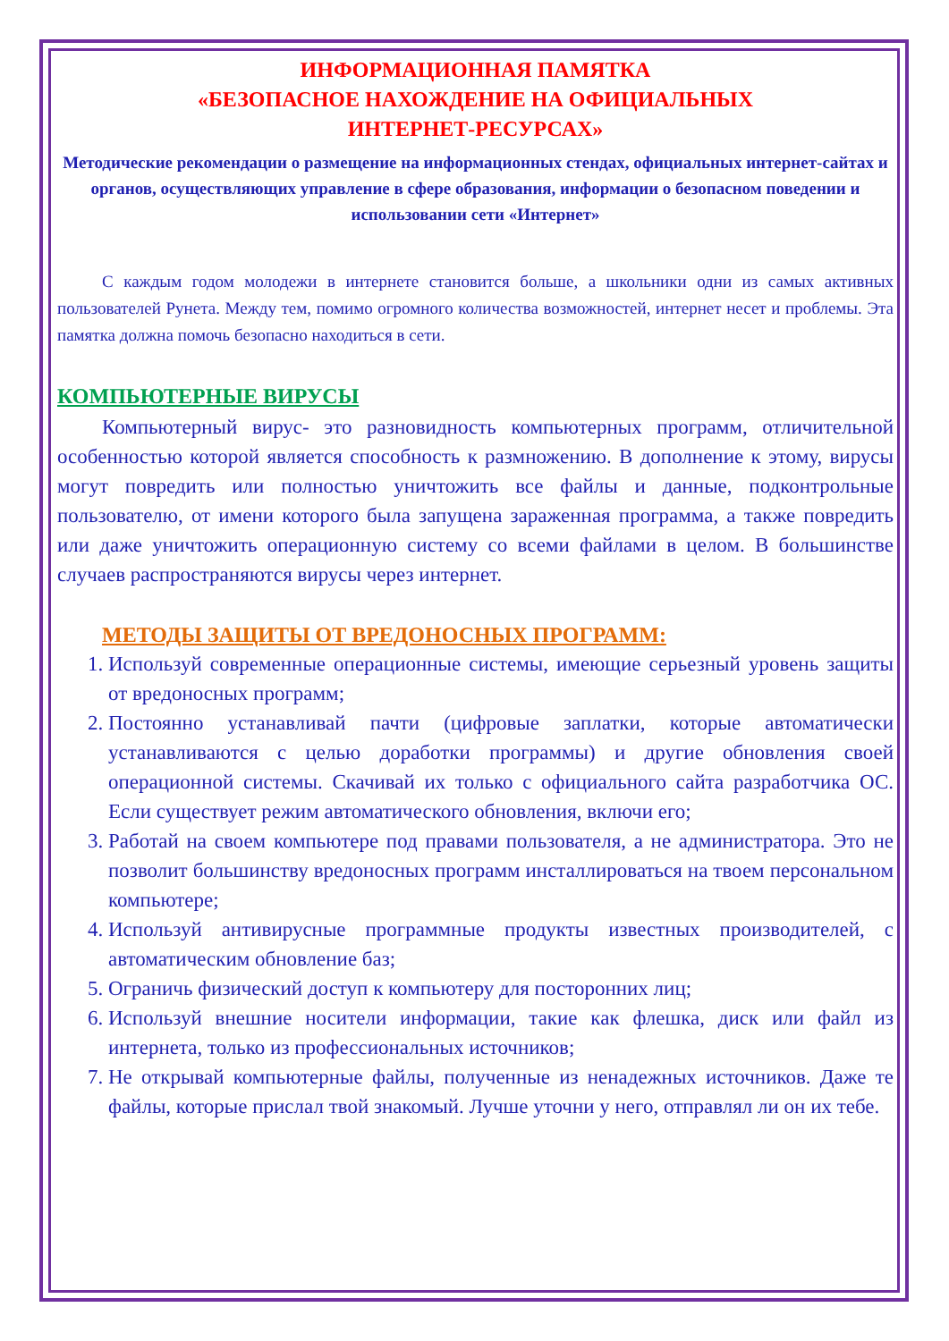ИНФОРМАЦИОННАЯ ПАМЯТКА
«БЕЗОПАСНОЕ НАХОЖДЕНИЕ НА ОФИЦИАЛЬНЫХ
ИНТЕРНЕТ-РЕСУРСАХ»
Методические рекомендации о размещение на информационных стендах, официальных интернет-сайтах и органов, осуществляющих управление в сфере образования, информации о безопасном поведении и использовании сети «Интернет»
С каждым годом молодежи в интернете становится больше, а школьники одни из самых активных пользователей Рунета. Между тем, помимо огромного количества возможностей, интернет несет и проблемы. Эта памятка должна помочь безопасно находиться в сети.
КОМПЬЮТЕРНЫЕ ВИРУСЫ
Компьютерный вирус- это разновидность компьютерных программ, отличительной особенностью которой является способность к размножению. В дополнение к этому, вирусы могут повредить или полностью уничтожить все файлы и данные, подконтрольные пользователю, от имени которого была запущена зараженная программа, а также повредить или даже уничтожить операционную систему со всеми файлами в целом. В большинстве случаев распространяются вирусы через интернет.
МЕТОДЫ ЗАЩИТЫ ОТ ВРЕДОНОСНЫХ ПРОГРАММ:
1. Используй современные операционные системы, имеющие серьезный уровень защиты от вредоносных программ;
2. Постоянно устанавливай пачти (цифровые заплатки, которые автоматически устанавливаются с целью доработки программы) и другие обновления своей операционной системы. Скачивай их только с официального сайта разработчика ОС. Если существует режим автоматического обновления, включи его;
3. Работай на своем компьютере под правами пользователя, а не администратора. Это не позволит большинству вредоносных программ инсталлироваться на твоем персональном компьютере;
4. Используй антивирусные программные продукты известных производителей, с автоматическим обновление баз;
5. Ограничь физический доступ к компьютеру для посторонних лиц;
6. Используй внешние носители информации, такие как флешка, диск или файл из интернета, только из профессиональных источников;
7. Не открывай компьютерные файлы, полученные из ненадежных источников. Даже те файлы, которые прислал твой знакомый. Лучше уточни у него, отправлял ли он их тебе.